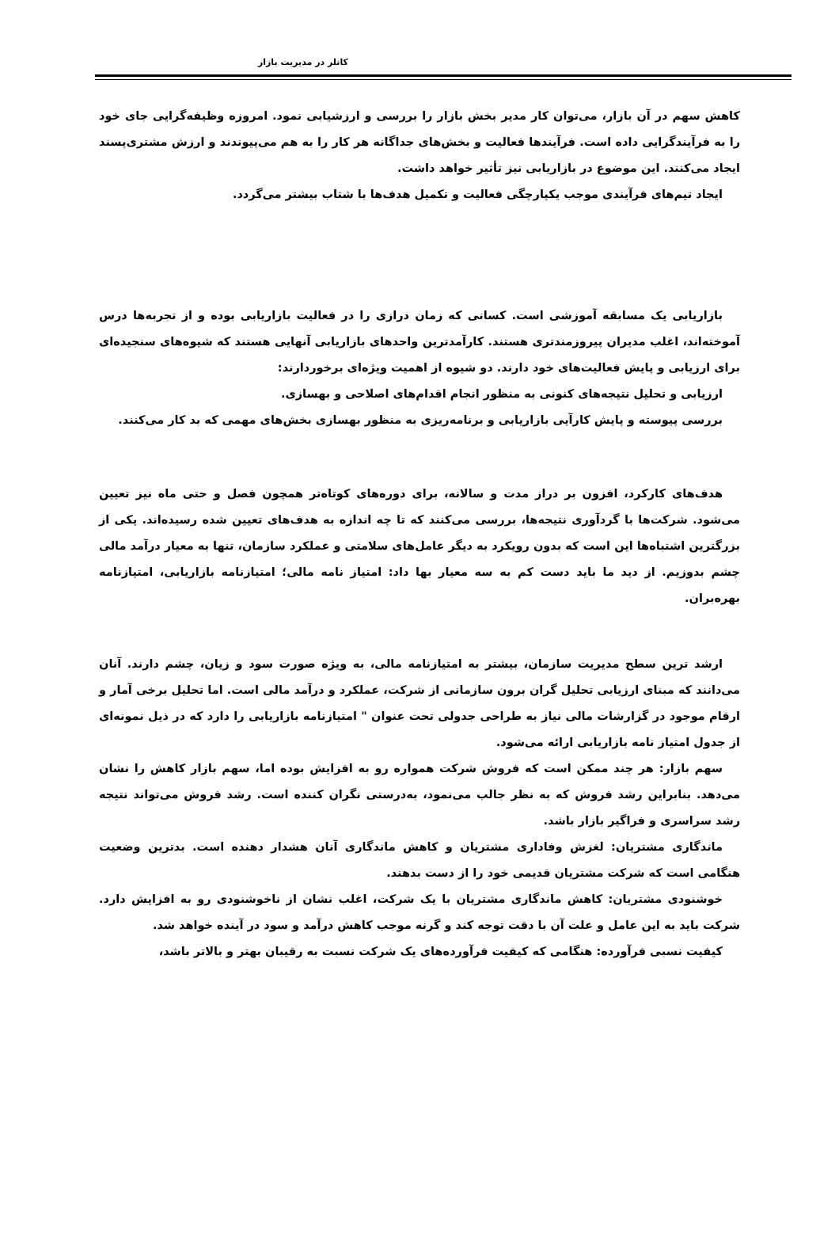کاتلر در مدیریت بازار
کاهش سهم در آن بازار، می‌توان کار مدیر بخش بازار را بررسی و ارزشیابی نمود. امروزه وظیفه‌گرایی جای خود را به فرآیندگرایی داده است. فرآیندها فعالیت و بخش‌های جداگانه هر کار را به هم می‌پیوندند و ارزش مشتری‌پسند ایجاد می‌کنند. این موضوع در بازاریابی نیز تأثیر خواهد داشت.
ایجاد تیم‌های فرآیندی موجب یکپارچگی فعالیت و تکمیل هدف‌ها با شتاب بیشتر می‌گردد.
بازاریابی یک مسابقه آموزشی است. کسانی که زمان درازی را در فعالیت بازاریابی بوده و از تجربه‌ها درس آموخته‌اند، اغلب مدیران پیروزمندتری هستند. کارآمدترین واحدهای بازاریابی آنهایی هستند که شیوه‌های سنجیده‌ای برای ارزیابی و پایش فعالیت‌های خود دارند. دو شیوه از اهمیت ویژه‌ای برخوردارند:
ارزیابی و تحلیل نتیجه‌های کنونی به منظور انجام اقدام‌های اصلاحی و بهسازی.
بررسی پیوسته و پایش کارآیی بازاریابی و برنامه‌ریزی به منظور بهسازی بخش‌های مهمی که بد کار می‌کنند.
هدف‌های کارکرد، افزون بر دراز مدت و سالانه، برای دوره‌های کوتاه‌تر همچون فصل و حتی ماه نیز تعیین می‌شود. شرکت‌ها با گردآوری نتیجه‌ها، بررسی می‌کنند که تا چه اندازه به هدف‌های تعیین شده رسیده‌اند. یکی از بزرگترین اشتباه‌ها این است که بدون رویکرد به دیگر عامل‌های سلامتی و عملکرد سازمان، تنها به معیار درآمد مالی چشم بدوزیم. از دید ما باید دست کم به سه معیار بها داد: امتیاز نامه مالی؛ امتیازنامه بازاریابی، امتیازنامه بهره‌بران.
ارشد ترین سطح مدیریت سازمان، بیشتر به امتیازنامه مالی، به ویژه صورت سود و زیان، چشم دارند. آنان می‌دانند که مبنای ارزیابی تحلیل گران برون سازمانی از شرکت، عملکرد و درآمد مالی است. اما تحلیل برخی آمار و ارقام موجود در گزارشات مالی نیاز به طراحی جدولی تحت عنوان " امتیازنامه بازاریابی را دارد که در ذیل نمونه‌ای از جدول امتیاز نامه بازاریابی ارائه می‌شود.
سهم بازار: هر چند ممکن است که فروش شرکت همواره رو به افزایش بوده اما، سهم بازار کاهش را نشان می‌دهد. بنابراین رشد فروش که به نظر جالب می‌نمود، به‌درستی نگران کننده است. رشد فروش می‌تواند نتیجه رشد سراسری و فراگیر بازار باشد.
ماندگاری مشتریان: لغزش وفاداری مشتریان و کاهش ماندگاری آنان هشدار دهنده است. بدترین وضعیت هنگامی است که شرکت مشتریان قدیمی خود را از دست بدهند.
خوشنودی مشتریان: کاهش ماندگاری مشتریان با یک شرکت، اغلب نشان از ناخوشنودی رو به افزایش دارد. شرکت باید به این عامل و علت آن با دقت توجه کند و گرنه موجب کاهش درآمد و سود در آینده خواهد شد.
کیفیت نسبی فرآورده: هنگامی که کیفیت فرآورده‌های یک شرکت نسبت به رقیبان بهتر و بالاتر باشد،